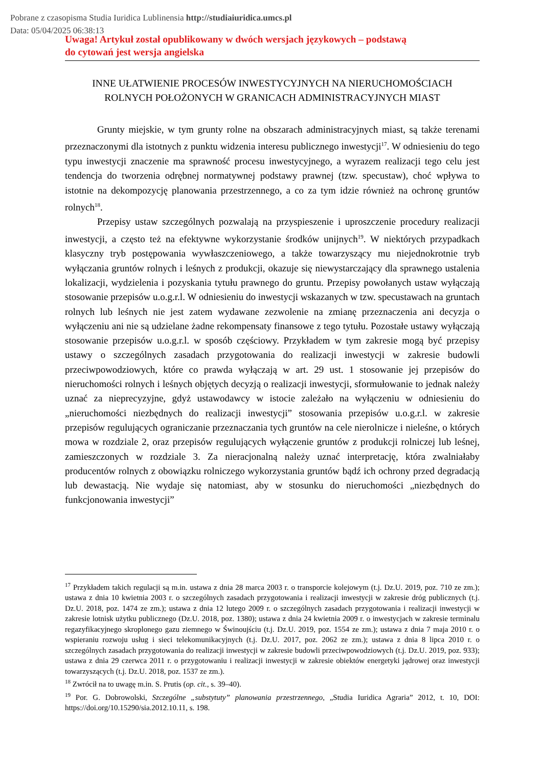Pobrane z czasopisma Studia Iuridica Lublinensia http://studiaiuridica.umcs.pl
Data: 05/04/2025 06:38:13
Uwaga! Artykuł został opublikowany w dwóch wersjach językowych – podstawą
do cytowań jest wersja angielska
INNE UŁATWIENIE PROCESÓW INWESTYCYJNYCH NA NIERUCHOMOŚCIACH
ROLNYCH POŁOŻONYCH W GRANICACH ADMINISTRACYJNYCH MIAST
Grunty miejskie, w tym grunty rolne na obszarach administracyjnych miast, są także terenami przeznaczonymi dla istotnych z punktu widzenia interesu publicznego inwestycji<sup>17</sup>. W odniesieniu do tego typu inwestycji znaczenie ma sprawność procesu inwestycyjnego, a wyrazem realizacji tego celu jest tendencja do tworzenia odrębnej normatywnej podstawy prawnej (tzw. specustaw), choć wpływa to istotnie na dekompozycję planowania przestrzen­nego, a co za tym idzie również na ochronę gruntów rolnych<sup>18</sup>.
Przepisy ustaw szczególnych pozwalają na przyspieszenie i uproszczenie procedury realizacji inwestycji, a często też na efektywne wykorzystanie środków unijnych<sup>19</sup>. W niektó­rych przypadkach klasyczny tryb postępowania wywłaszczeniowego, a także towarzyszący mu niejednokrotnie tryb wyłączania gruntów rolnych i leśnych z produkcji, okazuje się nie­wystarczający dla sprawnego ustalenia lokalizacji, wydzielenia i pozyskania tytułu prawnego do gruntu. Przepisy powołanych ustaw wyłączają stosowanie przepisów u.o.g.r.l. W odniesie­niu do inwestycji wskazanych w tzw. specustawach na gruntach rolnych lub leśnych nie jest zatem wydawane zezwolenie na zmianę przeznaczenia ani decyzja o wyłączeniu ani nie są udzielane żadne rekompensaty finansowe z tego tytułu. Pozostałe ustawy wyłączają stosowa­nie przepisów u.o.g.r.l. w sposób częściowy. Przykładem w tym zakresie mogą być przepisy ustawy o szczególnych zasadach przygotowania do realizacji inwestycji w zakresie budowli przeciwpowodziowych, które co prawda wyłączają w art. 29 ust. 1 stosowanie jej przepisów do nieruchomości rolnych i leśnych objętych decyzją o realizacji inwestycji, sformułowanie to jednak należy uznać za nieprecyzyjne, gdyż ustawodawcy w istocie zależało na wyłączeniu w odniesieniu do „nieruchomości niezbędnych do realizacji inwestycji” stosowania przepisów u.o.g.r.l. w zakresie przepisów regulujących ograniczanie przeznaczania tych gruntów na cele nierolnicze i nieleśne, o których mowa w rozdziale 2, oraz przepisów regulujących wyłącze­nie gruntów z produkcji rolniczej lub leśnej, zamieszczonych w rozdziale 3. Za nieracjonalną należy uznać interpretację, która zwalniałaby producentów rolnych z obowiązku rolniczego wykorzystania gruntów bądź ich ochrony przed degradacją lub dewastacją. Nie wydaje się natomiast, aby w stosunku do nieruchomości „niezbędnych do funkcjonowania inwestycji”
<sup>17</sup> Przykładem takich regulacji są m.in. ustawa z dnia 28 marca 2003 r. o transporcie kolejowym (t.j. Dz.U. 2019, poz. 710 ze zm.); ustawa z dnia 10 kwietnia 2003 r. o szczególnych zasadach przygotowania i realizacji inwesty­cji w zakresie dróg publicznych (t.j. Dz.U. 2018, poz. 1474 ze zm.); ustawa z dnia 12 lutego 2009 r. o szczegól­nych zasadach przygotowania i realizacji inwestycji w zakresie lotnisk użytku publicznego (Dz.U. 2018, poz. 1380); ustawa z dnia 24 kwietnia 2009 r. o inwestycjach w zakresie terminalu regazyfikacyjnego skroplo­nego gazu ziemnego w Świnoujściu (t.j. Dz.U. 2019, poz. 1554 ze zm.); ustawa z dnia 7 maja 2010 r. o wspiera­niu rozwoju usług i sieci telekomunikacyjnych (t.j. Dz.U. 2017, poz. 2062 ze zm.); ustawa z dnia 8 lipca 2010 r. o szczególnych zasadach przygotowania do realizacji inwestycji w zakresie budowli przeciwpowodziowych (t.j. Dz.U. 2019, poz. 933); ustawa z dnia 29 czerwca 2011 r. o przygotowaniu i realizacji inwestycji w zakresie obiektów energetyki jądrowej oraz inwestycji towarzyszących (t.j. Dz.U. 2018, poz. 1537 ze zm.).
<sup>18</sup> Zwrócił na to uwagę m.in. S. Prutis (op. cit., s. 39–40).
<sup>19</sup> Por. G. Dobrowolski, Szczególne „substytuty” planowania przestrzennego, „Studia Iuridica Agraria” 2012, t. 10, DOI: https://doi.org/10.15290/sia.2012.10.11, s. 198.